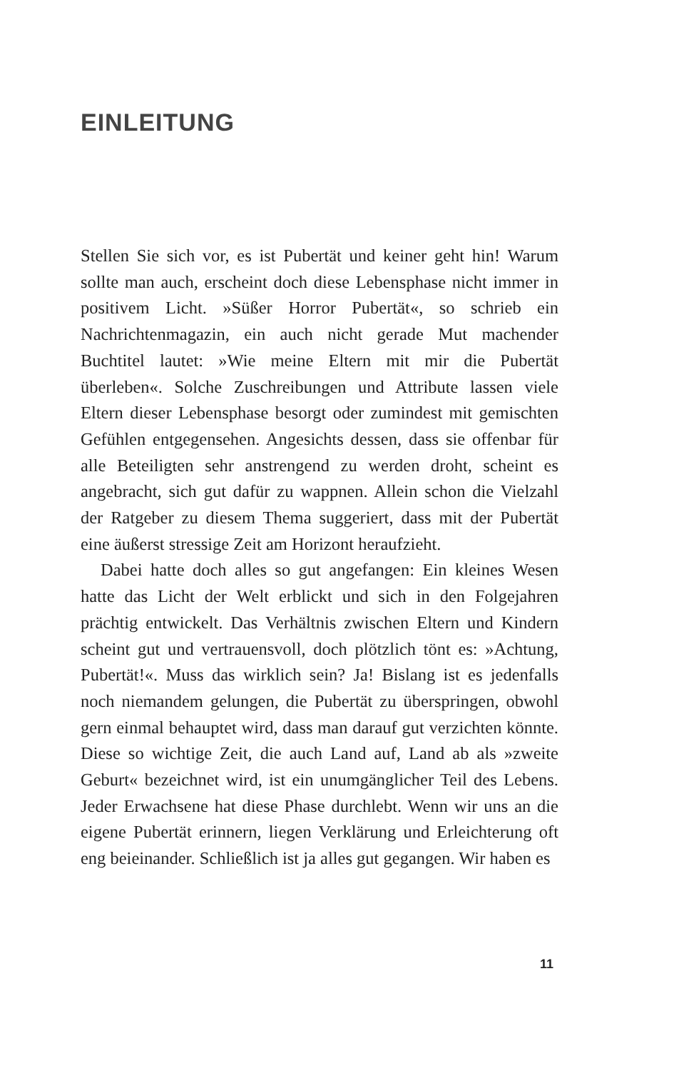EINLEITUNG
Stellen Sie sich vor, es ist Pubertät und keiner geht hin! Warum sollte man auch, erscheint doch diese Lebensphase nicht immer in positivem Licht. »Süßer Horror Pubertät«, so schrieb ein Nachrichtenmagazin, ein auch nicht gerade Mut machender Buchtitel lautet: »Wie meine Eltern mit mir die Pubertät überleben«. Solche Zuschreibungen und Attribute lassen viele Eltern dieser Lebensphase besorgt oder zumindest mit gemischten Gefühlen entgegensehen. Angesichts dessen, dass sie offenbar für alle Beteiligten sehr anstrengend zu werden droht, scheint es angebracht, sich gut dafür zu wappnen. Allein schon die Vielzahl der Ratgeber zu diesem Thema suggeriert, dass mit der Pubertät eine äußerst stressige Zeit am Horizont heraufzieht.
Dabei hatte doch alles so gut angefangen: Ein kleines Wesen hatte das Licht der Welt erblickt und sich in den Folgejahren prächtig entwickelt. Das Verhältnis zwischen Eltern und Kindern scheint gut und vertrauensvoll, doch plötzlich tönt es: »Achtung, Pubertät!«. Muss das wirklich sein? Ja! Bislang ist es jedenfalls noch niemandem gelungen, die Pubertät zu überspringen, obwohl gern einmal behauptet wird, dass man darauf gut verzichten könnte. Diese so wichtige Zeit, die auch Land auf, Land ab als »zweite Geburt« bezeichnet wird, ist ein unumgänglicher Teil des Lebens. Jeder Erwachsene hat diese Phase durchlebt. Wenn wir uns an die eigene Pubertät erinnern, liegen Verklärung und Erleichterung oft eng beieinander. Schließlich ist ja alles gut gegangen. Wir haben es
11